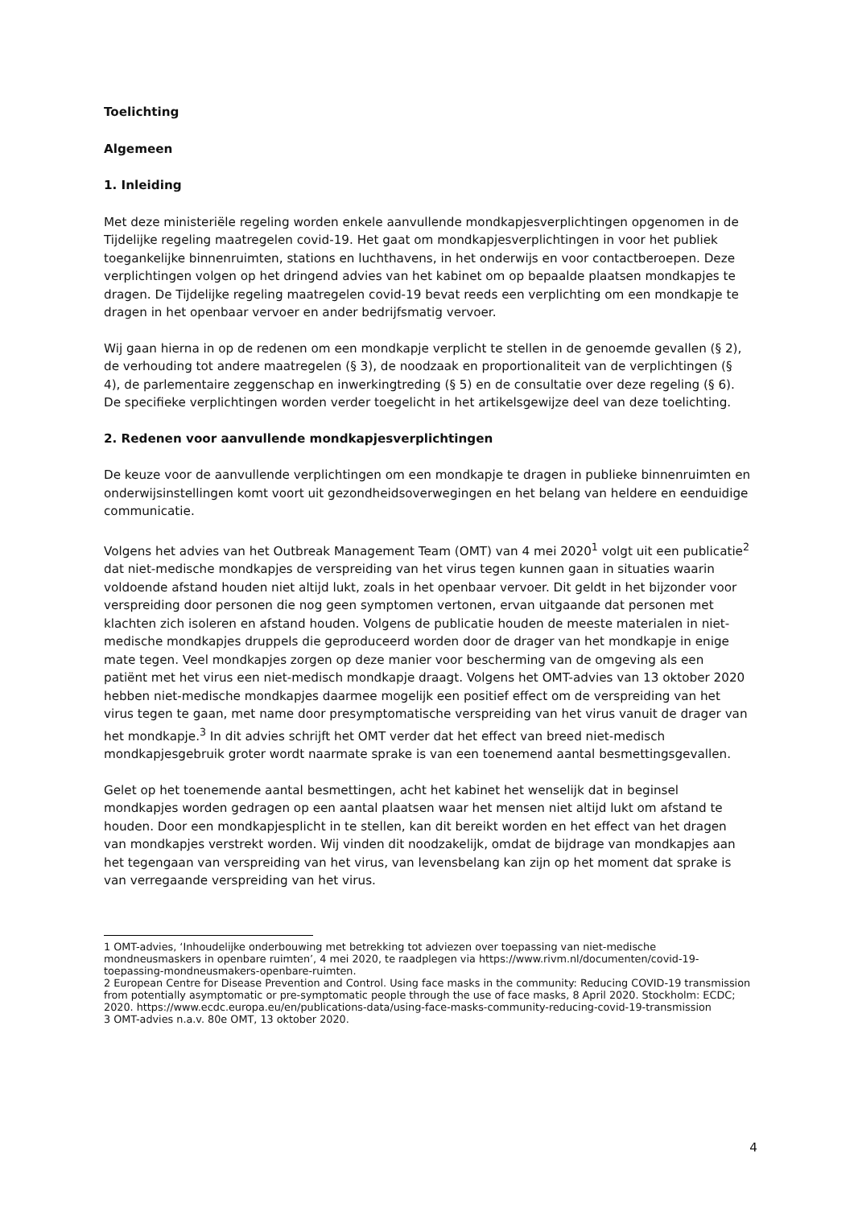Toelichting
Algemeen
1. Inleiding
Met deze ministeriële regeling worden enkele aanvullende mondkapjesverplichtingen opgenomen in de Tijdelijke regeling maatregelen covid-19. Het gaat om mondkapjesverplichtingen in voor het publiek toegankelijke binnenruimten, stations en luchthavens, in het onderwijs en voor contactberoepen. Deze verplichtingen volgen op het dringend advies van het kabinet om op bepaalde plaatsen mondkapjes te dragen. De Tijdelijke regeling maatregelen covid-19 bevat reeds een verplichting om een mondkapje te dragen in het openbaar vervoer en ander bedrijfsmatig vervoer.
Wij gaan hierna in op de redenen om een mondkapje verplicht te stellen in de genoemde gevallen (§ 2), de verhouding tot andere maatregelen (§ 3), de noodzaak en proportionaliteit van de verplichtingen (§ 4), de parlementaire zeggenschap en inwerkingtreding (§ 5) en de consultatie over deze regeling (§ 6). De specifieke verplichtingen worden verder toegelicht in het artikelsgewijze deel van deze toelichting.
2. Redenen voor aanvullende mondkapjesverplichtingen
De keuze voor de aanvullende verplichtingen om een mondkapje te dragen in publieke binnenruimten en onderwijsinstellingen komt voort uit gezondheidsoverwegingen en het belang van heldere en eenduidige communicatie.
Volgens het advies van het Outbreak Management Team (OMT) van 4 mei 2020<sup>1</sup> volgt uit een publicatie<sup>2</sup> dat niet-medische mondkapjes de verspreiding van het virus tegen kunnen gaan in situaties waarin voldoende afstand houden niet altijd lukt, zoals in het openbaar vervoer. Dit geldt in het bijzonder voor verspreiding door personen die nog geen symptomen vertonen, ervan uitgaande dat personen met klachten zich isoleren en afstand houden. Volgens de publicatie houden de meeste materialen in niet-medische mondkapjes druppels die geproduceerd worden door de drager van het mondkapje in enige mate tegen. Veel mondkapjes zorgen op deze manier voor bescherming van de omgeving als een patiënt met het virus een niet-medisch mondkapje draagt. Volgens het OMT-advies van 13 oktober 2020 hebben niet-medische mondkapjes daarmee mogelijk een positief effect om de verspreiding van het virus tegen te gaan, met name door presymptomatische verspreiding van het virus vanuit de drager van het mondkapje.<sup>3</sup> In dit advies schrijft het OMT verder dat het effect van breed niet-medisch mondkapjesgebruik groter wordt naarmate sprake is van een toenemend aantal besmettingsgevallen.
Gelet op het toenemende aantal besmettingen, acht het kabinet het wenselijk dat in beginsel mondkapjes worden gedragen op een aantal plaatsen waar het mensen niet altijd lukt om afstand te houden. Door een mondkapjesplicht in te stellen, kan dit bereikt worden en het effect van het dragen van mondkapjes verstrekt worden. Wij vinden dit noodzakelijk, omdat de bijdrage van mondkapjes aan het tegengaan van verspreiding van het virus, van levensbelang kan zijn op het moment dat sprake is van verregaande verspreiding van het virus.
1 OMT-advies, ‘Inhoudelijke onderbouwing met betrekking tot adviezen over toepassing van niet-medische mondneusmaskers in openbare ruimten’, 4 mei 2020, te raadplegen via https://www.rivm.nl/documenten/covid-19-toepassing-mondneusmakers-openbare-ruimten.
2 European Centre for Disease Prevention and Control. Using face masks in the community: Reducing COVID-19 transmission from potentially asymptomatic or pre-symptomatic people through the use of face masks, 8 April 2020. Stockholm: ECDC; 2020. https://www.ecdc.europa.eu/en/publications-data/using-face-masks-community-reducing-covid-19-transmission
3 OMT-advies n.a.v. 80e OMT, 13 oktober 2020.
4